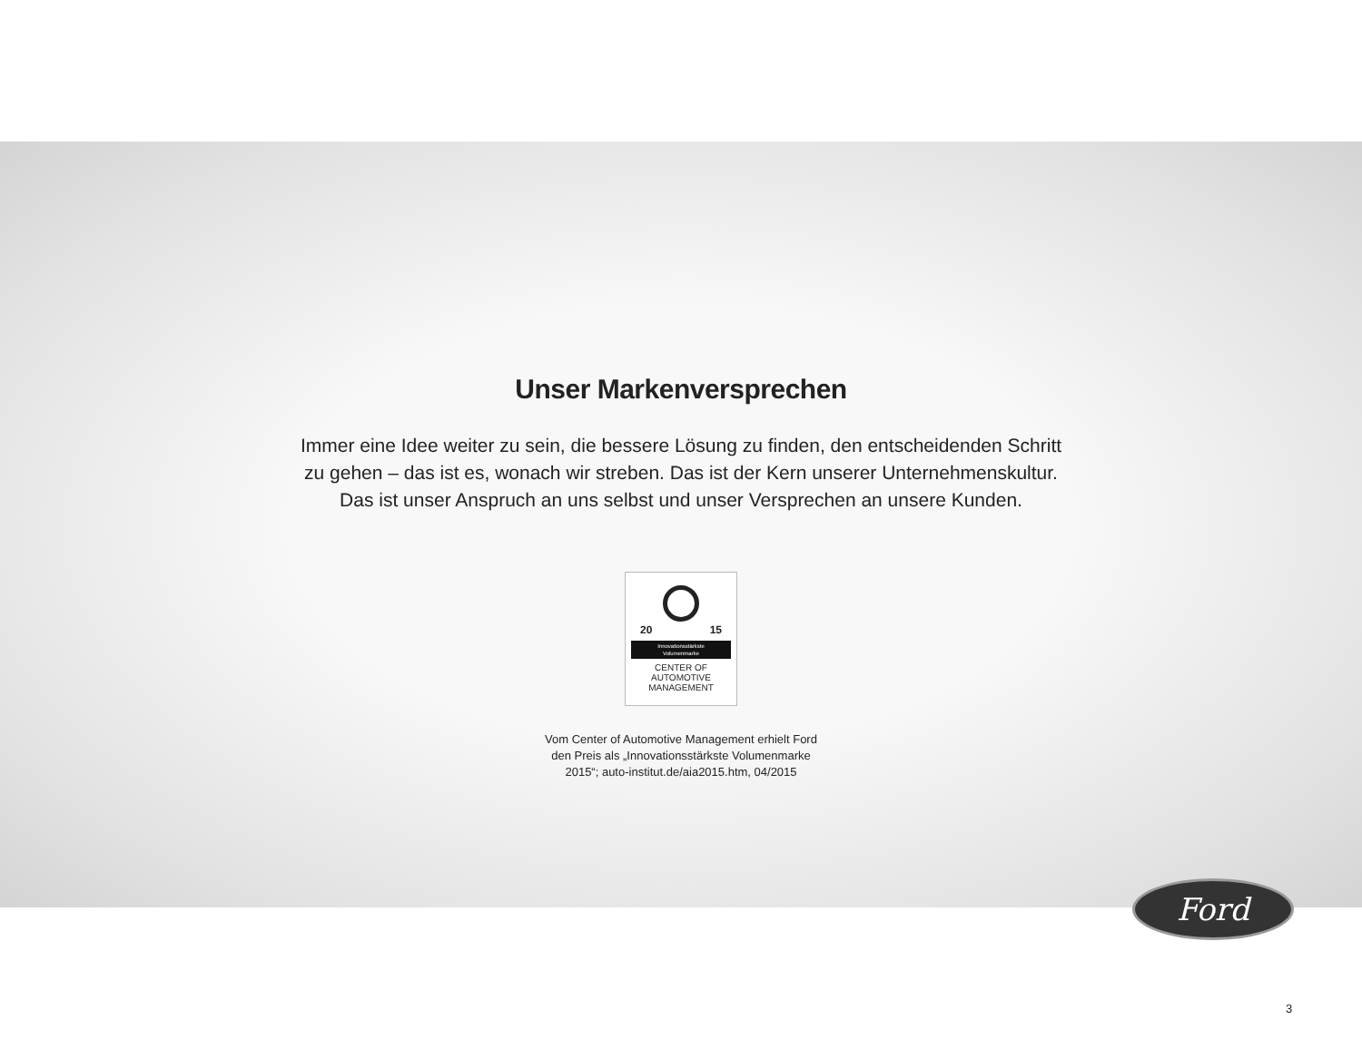Unser Markenversprechen
Immer eine Idee weiter zu sein, die bessere Lösung zu finden, den entscheidenden Schritt
zu gehen – das ist es, wonach wir streben. Das ist der Kern unserer Unternehmenskultur.
Das ist unser Anspruch an uns selbst und unser Versprechen an unsere Kunden.
20 15
Innovationsstärkste
Volumenmarke
CENTER OF
AUTOMOTIVE
MANAGEMENT
Vom Center of Automotive Management erhielt Ford
den Preis als „Innovationsstärkste Volumenmarke
2015“; auto-institut.de/aia2015.htm, 04/2015
Ford
3